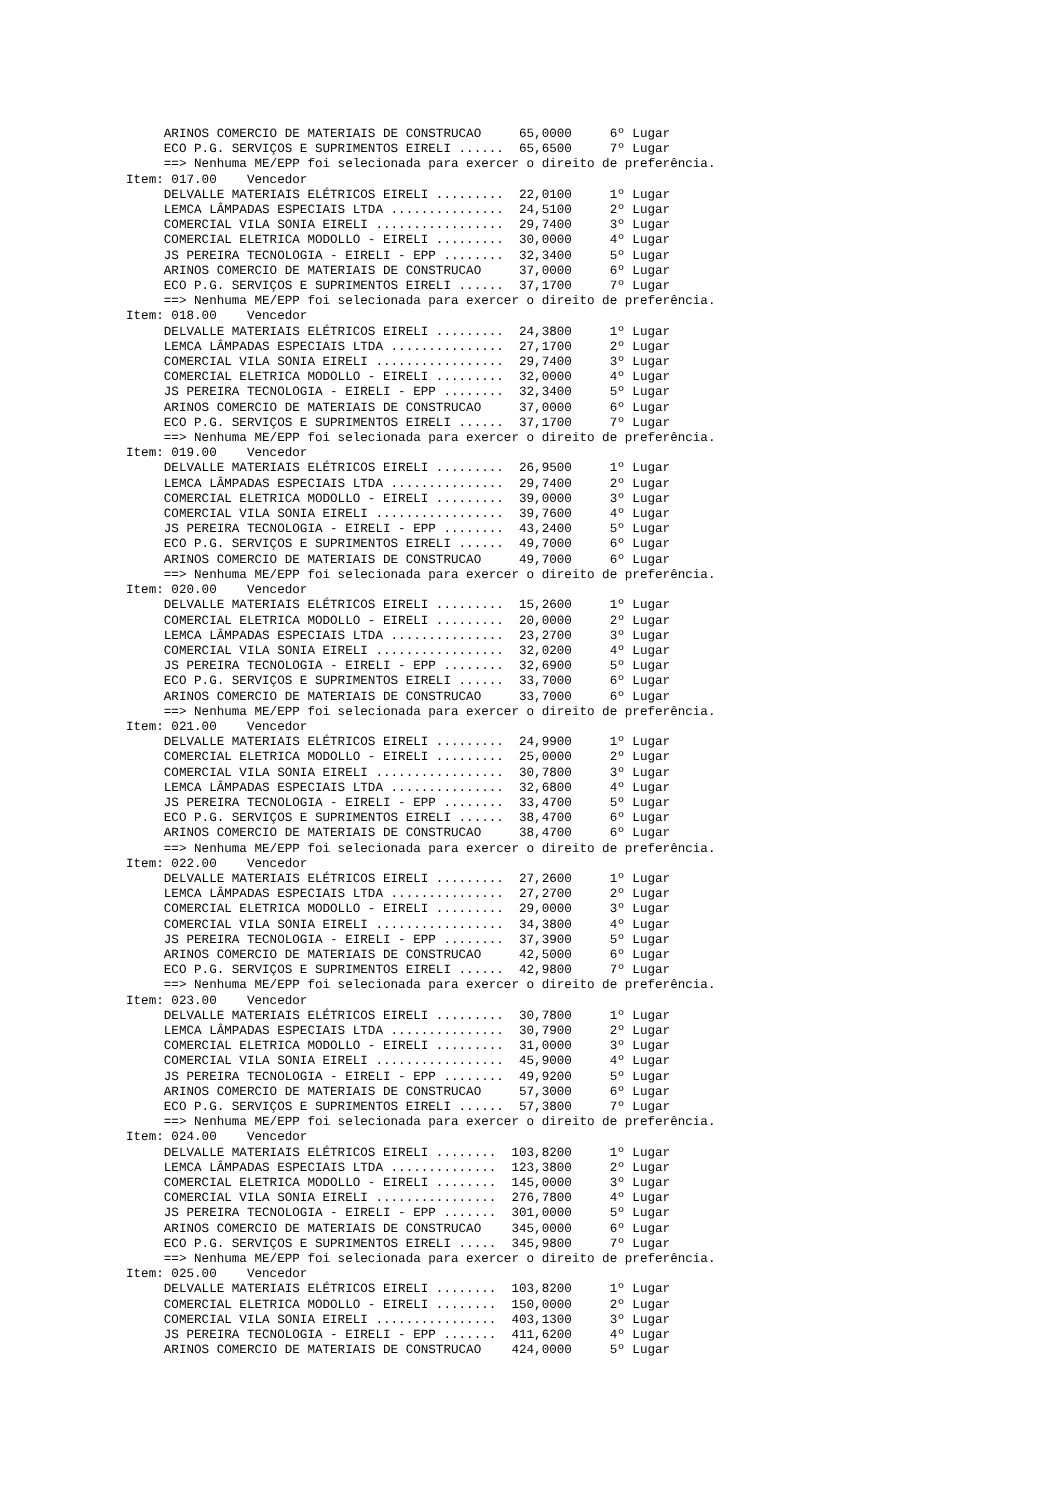ARINOS COMERCIO DE MATERIAIS DE CONSTRUCAO     65,0000     6º Lugar
     ECO P.G. SERVIÇOS E SUPRIMENTOS EIRELI ......  65,6500     7º Lugar
     ==> Nenhuma ME/EPP foi selecionada para exercer o direito de preferência.
Item: 017.00    Vencedor
     DELVALLE MATERIAIS ELÉTRICOS EIRELI .........  22,0100     1º Lugar
     LEMCA LÂMPADAS ESPECIAIS LTDA ...............  24,5100     2º Lugar
     COMERCIAL VILA SONIA EIRELI .................  29,7400     3º Lugar
     COMERCIAL ELETRICA MODOLLO - EIRELI .........  30,0000     4º Lugar
     JS PEREIRA TECNOLOGIA - EIRELI - EPP ........  32,3400     5º Lugar
     ARINOS COMERCIO DE MATERIAIS DE CONSTRUCAO     37,0000     6º Lugar
     ECO P.G. SERVIÇOS E SUPRIMENTOS EIRELI ......  37,1700     7º Lugar
     ==> Nenhuma ME/EPP foi selecionada para exercer o direito de preferência.
Item: 018.00    Vencedor
     DELVALLE MATERIAIS ELÉTRICOS EIRELI .........  24,3800     1º Lugar
     LEMCA LÂMPADAS ESPECIAIS LTDA ...............  27,1700     2º Lugar
     COMERCIAL VILA SONIA EIRELI .................  29,7400     3º Lugar
     COMERCIAL ELETRICA MODOLLO - EIRELI .........  32,0000     4º Lugar
     JS PEREIRA TECNOLOGIA - EIRELI - EPP ........  32,3400     5º Lugar
     ARINOS COMERCIO DE MATERIAIS DE CONSTRUCAO     37,0000     6º Lugar
     ECO P.G. SERVIÇOS E SUPRIMENTOS EIRELI ......  37,1700     7º Lugar
     ==> Nenhuma ME/EPP foi selecionada para exercer o direito de preferência.
Item: 019.00    Vencedor
     DELVALLE MATERIAIS ELÉTRICOS EIRELI .........  26,9500     1º Lugar
     LEMCA LÂMPADAS ESPECIAIS LTDA ...............  29,7400     2º Lugar
     COMERCIAL ELETRICA MODOLLO - EIRELI .........  39,0000     3º Lugar
     COMERCIAL VILA SONIA EIRELI .................  39,7600     4º Lugar
     JS PEREIRA TECNOLOGIA - EIRELI - EPP ........  43,2400     5º Lugar
     ECO P.G. SERVIÇOS E SUPRIMENTOS EIRELI ......  49,7000     6º Lugar
     ARINOS COMERCIO DE MATERIAIS DE CONSTRUCAO     49,7000     6º Lugar
     ==> Nenhuma ME/EPP foi selecionada para exercer o direito de preferência.
Item: 020.00    Vencedor
     DELVALLE MATERIAIS ELÉTRICOS EIRELI .........  15,2600     1º Lugar
     COMERCIAL ELETRICA MODOLLO - EIRELI .........  20,0000     2º Lugar
     LEMCA LÂMPADAS ESPECIAIS LTDA ...............  23,2700     3º Lugar
     COMERCIAL VILA SONIA EIRELI .................  32,0200     4º Lugar
     JS PEREIRA TECNOLOGIA - EIRELI - EPP ........  32,6900     5º Lugar
     ECO P.G. SERVIÇOS E SUPRIMENTOS EIRELI ......  33,7000     6º Lugar
     ARINOS COMERCIO DE MATERIAIS DE CONSTRUCAO     33,7000     6º Lugar
     ==> Nenhuma ME/EPP foi selecionada para exercer o direito de preferência.
Item: 021.00    Vencedor
     DELVALLE MATERIAIS ELÉTRICOS EIRELI .........  24,9900     1º Lugar
     COMERCIAL ELETRICA MODOLLO - EIRELI .........  25,0000     2º Lugar
     COMERCIAL VILA SONIA EIRELI .................  30,7800     3º Lugar
     LEMCA LÂMPADAS ESPECIAIS LTDA ...............  32,6800     4º Lugar
     JS PEREIRA TECNOLOGIA - EIRELI - EPP ........  33,4700     5º Lugar
     ECO P.G. SERVIÇOS E SUPRIMENTOS EIRELI ......  38,4700     6º Lugar
     ARINOS COMERCIO DE MATERIAIS DE CONSTRUCAO     38,4700     6º Lugar
     ==> Nenhuma ME/EPP foi selecionada para exercer o direito de preferência.
Item: 022.00    Vencedor
     DELVALLE MATERIAIS ELÉTRICOS EIRELI .........  27,2600     1º Lugar
     LEMCA LÂMPADAS ESPECIAIS LTDA ...............  27,2700     2º Lugar
     COMERCIAL ELETRICA MODOLLO - EIRELI .........  29,0000     3º Lugar
     COMERCIAL VILA SONIA EIRELI .................  34,3800     4º Lugar
     JS PEREIRA TECNOLOGIA - EIRELI - EPP ........  37,3900     5º Lugar
     ARINOS COMERCIO DE MATERIAIS DE CONSTRUCAO     42,5000     6º Lugar
     ECO P.G. SERVIÇOS E SUPRIMENTOS EIRELI ......  42,9800     7º Lugar
     ==> Nenhuma ME/EPP foi selecionada para exercer o direito de preferência.
Item: 023.00    Vencedor
     DELVALLE MATERIAIS ELÉTRICOS EIRELI .........  30,7800     1º Lugar
     LEMCA LÂMPADAS ESPECIAIS LTDA ...............  30,7900     2º Lugar
     COMERCIAL ELETRICA MODOLLO - EIRELI .........  31,0000     3º Lugar
     COMERCIAL VILA SONIA EIRELI .................  45,9000     4º Lugar
     JS PEREIRA TECNOLOGIA - EIRELI - EPP ........  49,9200     5º Lugar
     ARINOS COMERCIO DE MATERIAIS DE CONSTRUCAO     57,3000     6º Lugar
     ECO P.G. SERVIÇOS E SUPRIMENTOS EIRELI ......  57,3800     7º Lugar
     ==> Nenhuma ME/EPP foi selecionada para exercer o direito de preferência.
Item: 024.00    Vencedor
     DELVALLE MATERIAIS ELÉTRICOS EIRELI ........  103,8200     1º Lugar
     LEMCA LÂMPADAS ESPECIAIS LTDA ..............  123,3800     2º Lugar
     COMERCIAL ELETRICA MODOLLO - EIRELI ........  145,0000     3º Lugar
     COMERCIAL VILA SONIA EIRELI ................  276,7800     4º Lugar
     JS PEREIRA TECNOLOGIA - EIRELI - EPP .......  301,0000     5º Lugar
     ARINOS COMERCIO DE MATERIAIS DE CONSTRUCAO    345,0000     6º Lugar
     ECO P.G. SERVIÇOS E SUPRIMENTOS EIRELI .....  345,9800     7º Lugar
     ==> Nenhuma ME/EPP foi selecionada para exercer o direito de preferência.
Item: 025.00    Vencedor
     DELVALLE MATERIAIS ELÉTRICOS EIRELI ........  103,8200     1º Lugar
     COMERCIAL ELETRICA MODOLLO - EIRELI ........  150,0000     2º Lugar
     COMERCIAL VILA SONIA EIRELI ................  403,1300     3º Lugar
     JS PEREIRA TECNOLOGIA - EIRELI - EPP .......  411,6200     4º Lugar
     ARINOS COMERCIO DE MATERIAIS DE CONSTRUCAO    424,0000     5º Lugar